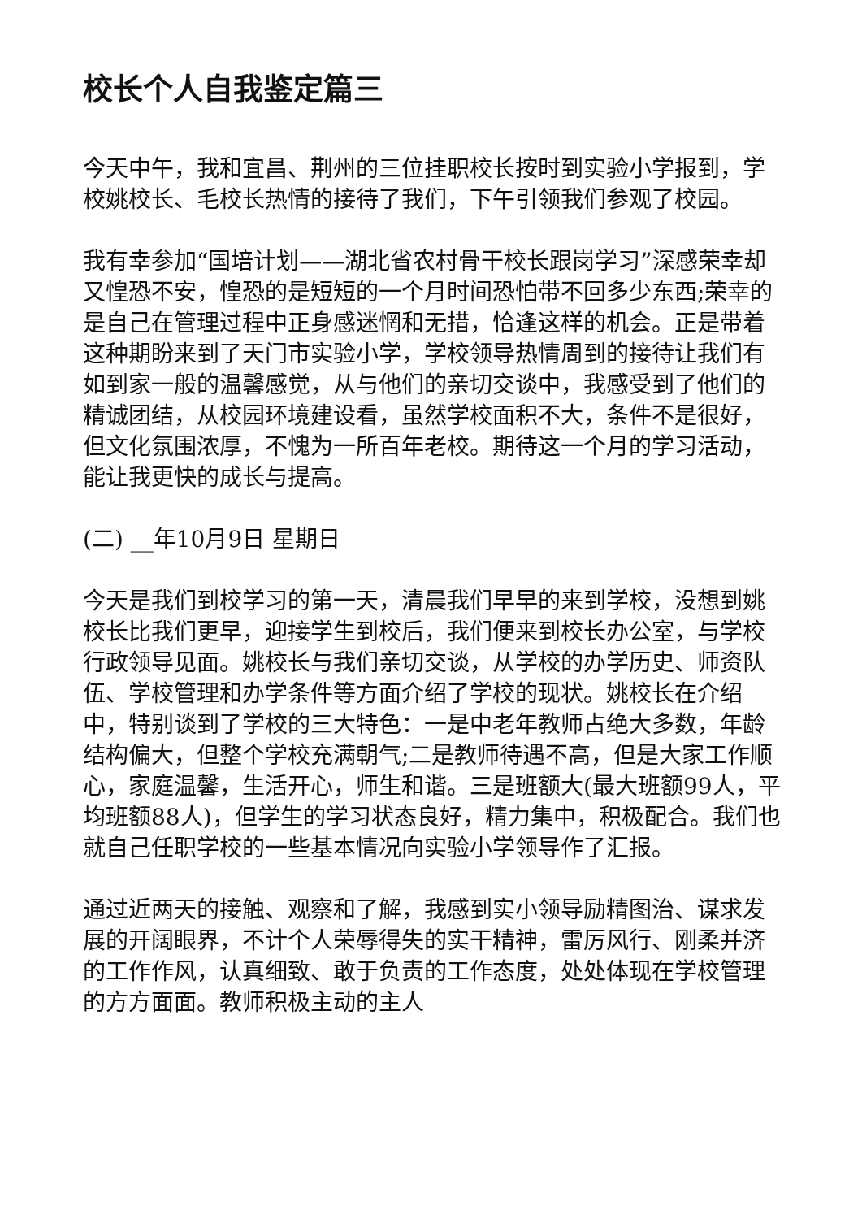校长个人自我鉴定篇三
今天中午，我和宜昌、荆州的三位挂职校长按时到实验小学报到，学校姚校长、毛校长热情的接待了我们，下午引领我们参观了校园。
我有幸参加“国培计划——湖北省农村骨干校长跟岗学习”深感荣幸却又惶恐不安，惶恐的是短短的一个月时间恐怕带不回多少东西;荣幸的是自己在管理过程中正身感迷惘和无措，恰逢这样的机会。正是带着这种期盼来到了天门市实验小学，学校领导热情周到的接待让我们有如到家一般的温馨感觉，从与他们的亲切交谈中，我感受到了他们的精诚团结，从校园环境建设看，虽然学校面积不大，条件不是很好，但文化氛围浓厚，不愧为一所百年老校。期待这一个月的学习活动，能让我更快的成长与提高。
(二) __年10月9日 星期日
今天是我们到校学习的第一天，清晨我们早早的来到学校，没想到姚校长比我们更早，迎接学生到校后，我们便来到校长办公室，与学校行政领导见面。姚校长与我们亲切交谈，从学校的办学历史、师资队伍、学校管理和办学条件等方面介绍了学校的现状。姚校长在介绍中，特别谈到了学校的三大特色：一是中老年教师占绝大多数，年龄结构偏大，但整个学校充满朝气;二是教师待遇不高，但是大家工作顺心，家庭温馨，生活开心，师生和谐。三是班额大(最大班额99人，平均班额88人)，但学生的学习状态良好，精力集中，积极配合。我们也就自己任职学校的一些基本情况向实验小学领导作了汇报。
通过近两天的接触、观察和了解，我感到实小领导励精图治、谋求发展的开阔眼界，不计个人荣辱得失的实干精神，雷厉风行、刚柔并济的工作作风，认真细致、敢于负责的工作态度，处处体现在学校管理的方方面面。教师积极主动的主人